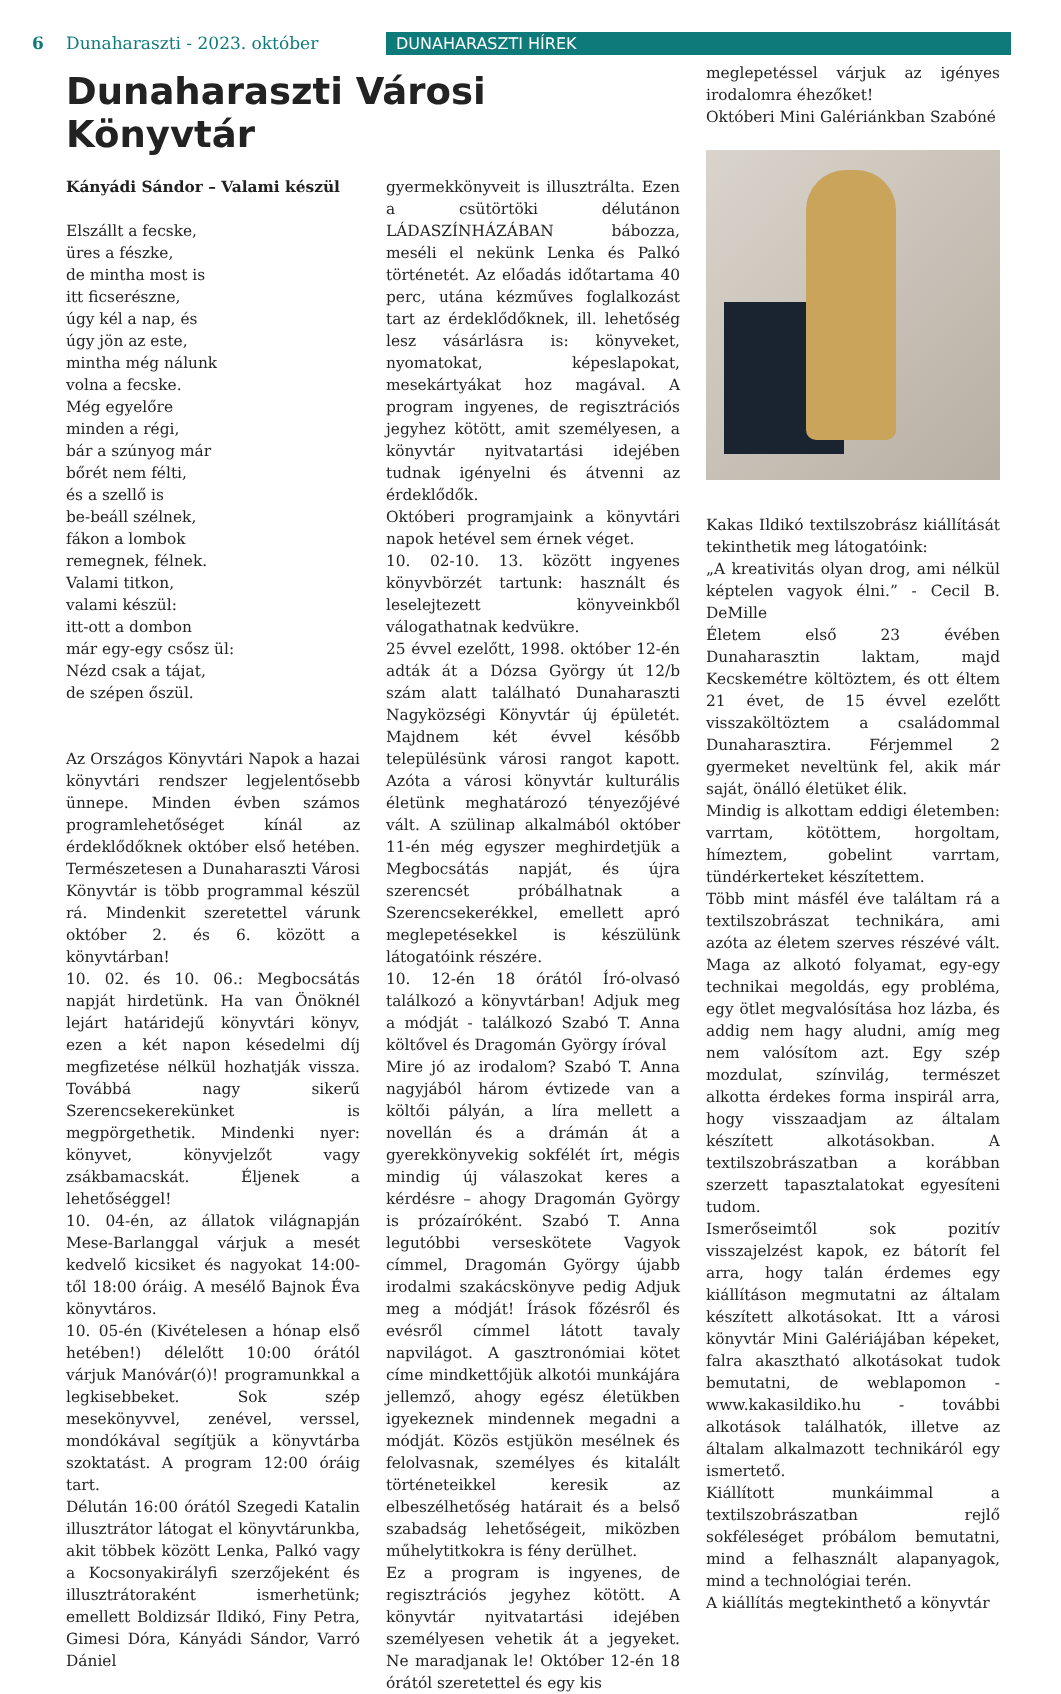6 Dunaharaszti - 2023. október DUNAHARASZTI HÍREK
Dunaharaszti Városi Könyvtár
Kányádi Sándor – Valami készül
Elszállt a fecske,
üres a fészke,
de mintha most is
itt ficserészne,
úgy kél a nap, és
úgy jön az este,
mintha még nálunk
volna a fecske.
Még egyelőre
minden a régi,
bár a szúnyog már
bőrét nem félti,
és a szellő is
be-beáll szélnek,
fákon a lombok
remegnek, félnek.
Valami titkon,
valami készül:
itt-ott a dombon
már egy-egy csősz ül:
Nézd csak a tájat,
de szépen őszül.
Az Országos Könyvtári Napok a hazai könyvtári rendszer legjelentősebb ünnepe. Minden évben számos programlehetőséget kínál az érdeklődőknek október első hetében. Természetesen a Dunaharaszti Városi Könyvtár is több programmal készül rá. Mindenkit szeretettel várunk október 2. és 6. között a könyvtárban!
10. 02. és 10. 06.: Megbocsátás napját hirdetünk. Ha van Önöknél lejárt határidejű könyvtári könyv, ezen a két napon késedelmi díj megfizetése nélkül hozhatják vissza. Továbbá nagy sikerű Szerencsekerekünket is megpörgethetik. Mindenki nyer: könyvet, könyvjelzőt vagy zsákbamacskát. Éljenek a lehetőséggel!
10. 04-én, az állatok világnapján Mese-Barlanggal várjuk a mesét kedvelő kicsiket és nagyokat 14:00-től 18:00 óráig. A mesélő Bajnok Éva könyvtáros.
10. 05-én (Kivételesen a hónap első hetében!) délelőtt 10:00 órától várjuk Manóvár(ó)! programunkkal a legkisebbeket. Sok szép mesekönyvvel, zenével, verssel, mondókával segítjük a könyvtárba szoktatást. A program 12:00 óráig tart.
Délután 16:00 órától Szegedi Katalin illusztrátor látogat el könyvtárunkba, akit többek között Lenka, Palkó vagy a Kocsonyakirályfi szerzőjeként és illusztrátoraként ismerhetünk; emellett Boldizsár Ildikó, Finy Petra, Gimesi Dóra, Kányádi Sándor, Varró Dániel
gyermekkönyveit is illusztrálta. Ezen a csütörtöki délutánon LÁDASZÍNHÁZÁBAN bábozza, meséli el nekünk Lenka és Palkó történetét. Az előadás időtartama 40 perc, utána kézműves foglalkozást tart az érdeklődőknek, ill. lehetőség lesz vásárlásra is: könyveket, nyomatokat, képeslapokat, mesekártyákat hoz magával. A program ingyenes, de regisztrációs jegyhez kötött, amit személyesen, a könyvtár nyitvatartási idejében tudnak igényelni és átvenni az érdeklődők.
Októberi programjaink a könyvtári napok hetével sem érnek véget.
10. 02-10. 13. között ingyenes könyvbörzét tartunk: használt és leselejtezett könyveinkből válogathatnak kedvükre.
25 évvel ezelőtt, 1998. október 12-én adták át a Dózsa György út 12/b szám alatt található Dunaharaszti Nagyközségi Könyvtár új épületét. Majdnem két évvel később településünk városi rangot kapott. Azóta a városi könyvtár kulturális életünk meghatározó tényezőjévé vált. A szülinap alkalmából október 11-én még egyszer meghirdetjük a Megbocsátás napját, és újra szerencsét próbálhatnak a Szerencsekerékkel, emellett apró meglepetésekkel is készülünk látogatóink részére.
10. 12-én 18 órától Író-olvasó találkozó a könyvtárban! Adjuk meg a módját - találkozó Szabó T. Anna költővel és Dragomán György íróval
Mire jó az irodalom? Szabó T. Anna nagyjából három évtizede van a költői pályán, a líra mellett a novellán és a drámán át a gyerekkönyvekig sokfélét írt, mégis mindig új válaszokat keres a kérdésre – ahogy Dragomán György is prózaíróként. Szabó T. Anna legutóbbi verseskötete Vagyok címmel, Dragomán György újabb irodalmi szakácskönyve pedig Adjuk meg a módját! Írások főzésről és evésről címmel látott tavaly napvilágot. A gasztronómiai kötet címe mindkettőjük alkotói munkájára jellemző, ahogy egész életükben igyekeznek mindennek megadni a módját. Közös estjükön mesélnek és felolvasnak, személyes és kitalált történeteikkel keresik az elbeszélhetőség határait és a belső szabadság lehetőségeit, miközben műhelytitkokra is fény derülhet.
Ez a program is ingyenes, de regisztrációs jegyhez kötött. A könyvtár nyitvatartási idejében személyesen vehetik át a jegyeket. Ne maradjanak le! Október 12-én 18 órától szeretettel és egy kis
meglepetéssel várjuk az igényes irodalomra éhezőket!
Októberi Mini Galériánkban Szabóné
Kakas Ildikó textilszobrász kiállítását tekinthetik meg látogatóink:
„A kreativitás olyan drog, ami nélkül képtelen vagyok élni.” - Cecil B. DeMille
Életem első 23 évében Dunaharasztin laktam, majd Kecskemétre költöztem, és ott éltem 21 évet, de 15 évvel ezelőtt visszaköltöztem a családommal Dunaharasztira. Férjemmel 2 gyermeket neveltünk fel, akik már saját, önálló életüket élik.
Mindig is alkottam eddigi életemben: varrtam, kötöttem, horgoltam, hímeztem, gobelint varrtam, tündérkerteket készítettem.
Több mint másfél éve találtam rá a textilszobrászat technikára, ami azóta az életem szerves részévé vált. Maga az alkotó folyamat, egy-egy technikai megoldás, egy probléma, egy ötlet megvalósítása hoz lázba, és addig nem hagy aludni, amíg meg nem valósítom azt. Egy szép mozdulat, színvilág, természet alkotta érdekes forma inspirál arra, hogy visszaadjam az általam készített alkotásokban. A textilszobrászatban a korábban szerzett tapasztalatokat egyesíteni tudom.
Ismerőseimtől sok pozitív visszajelzést kapok, ez bátorít fel arra, hogy talán érdemes egy kiállításon megmutatni az általam készített alkotásokat. Itt a városi könyvtár Mini Galériájában képeket, falra akasztható alkotásokat tudok bemutatni, de weblapomon - www.kakasildiko.hu - további alkotások találhatók, illetve az általam alkalmazott technikáról egy ismertető.
Kiállított munkáimmal a textilszobrászatban rejlő sokféleséget próbálom bemutatni, mind a felhasznált alapanyagok, mind a technológiai terén.
A kiállítás megtekinthető a könyvtár